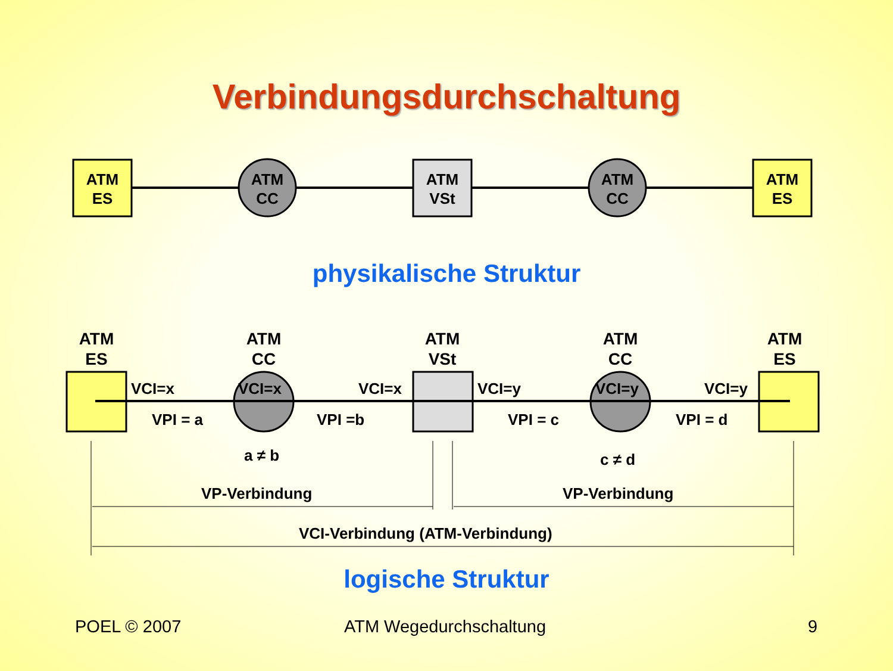Verbindungsdurchschaltung
ATM
ES
ATM
CC
ATM
VSt
ATM
CC
ATM
ES
physikalische Struktur
ATM
ES
ATM
CC
ATM
VSt
ATM
CC
ATM
ES
VCI=x VCI=x VCI=x VCI=y VCI=y VCI=y
VPI = a VPI =b VPI = c VPI = d
a ≠ b c ≠ d
VP-Verbindung VP-Verbindung
VCI-Verbindung (ATM-Verbindung)
logische Struktur
POEL © 2007 ATM Wegedurchschaltung 9